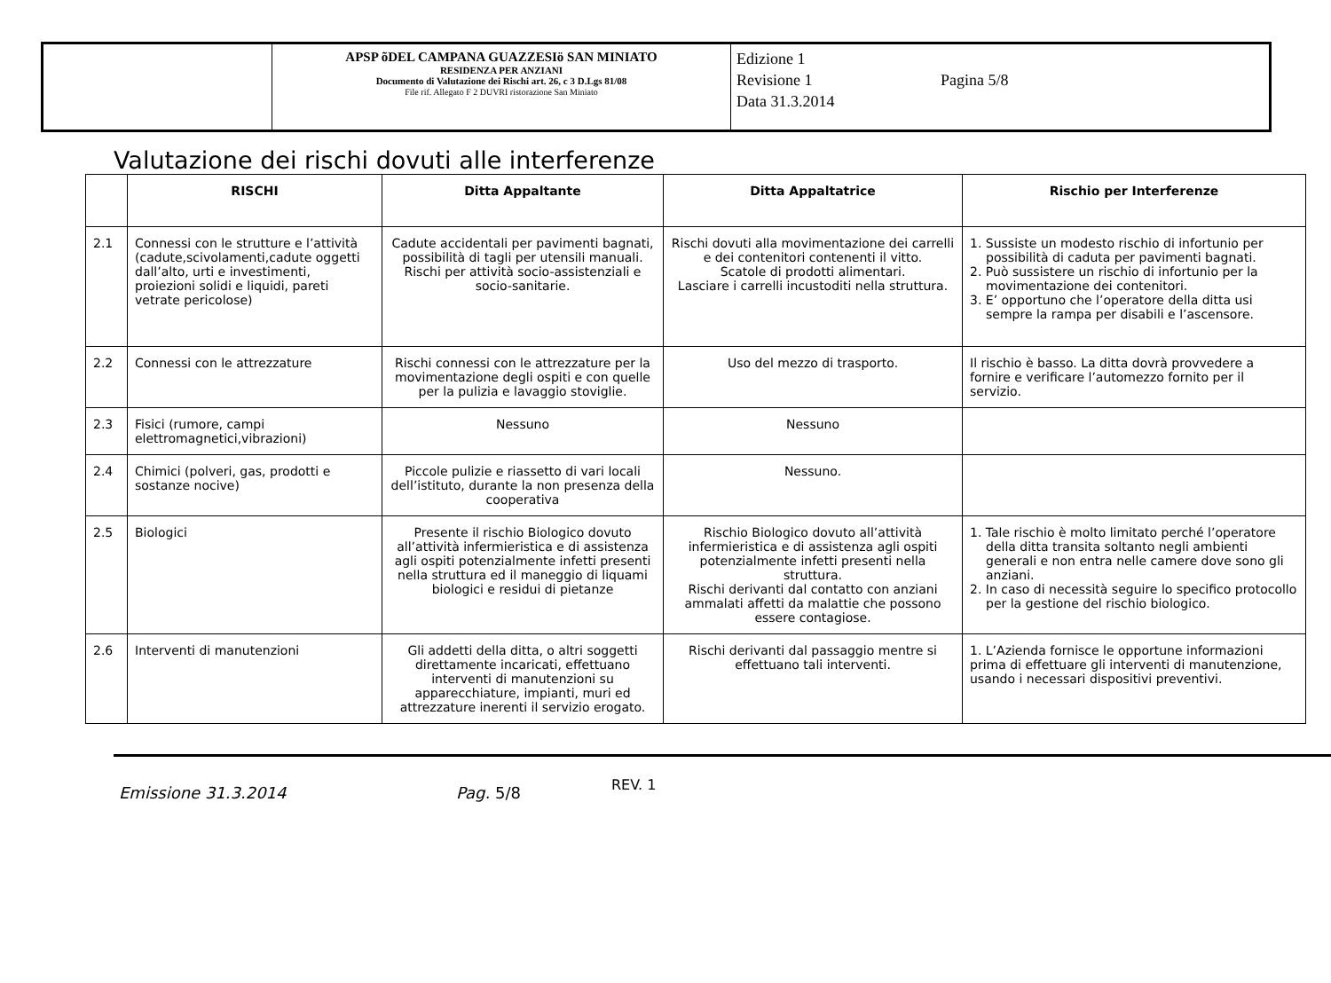| | APSP õDEL CAMPANA GUAZZESIö SAN MINIATO RESIDENZA PER ANZIANI Documento di Valutazione dei Rischi art. 26, c 3 D.Lgs 81/08 File rif. Allegato F 2 DUVRI ristorazione San Miniato | Edizione 1 Revisione 1 Data 31.3.2014 Pagina 5/8 |
Valutazione dei rischi dovuti alle interferenze
| | RISCHI | Ditta Appaltante | Ditta Appaltatrice | Rischio per Interferenze |
| --- | --- | --- | --- | --- |
| 2.1 | Connessi con le strutture e l’attività (cadute,scivolamenti,cadute oggetti dall’alto, urti e investimenti, proiezioni solidi e liquidi, pareti vetrate pericolose) | Cadute accidentali per pavimenti bagnati, possibilità di tagli per utensili manuali. Rischi per attività socio-assistenziali e socio-sanitarie. | Rischi dovuti alla movimentazione dei carrelli e dei contenitori contenenti il vitto. Scatole di prodotti alimentari. Lasciare i carrelli incustoditi nella struttura. | 1. Sussiste un modesto rischio di infortunio per possibilità di caduta per pavimenti bagnati. 2. Può sussistere un rischio di infortunio per la movimentazione dei contenitori. 3. E’ opportuno che l’operatore della ditta usi sempre la rampa per disabili e l’ascensore. |
| 2.2 | Connessi con le attrezzature | Rischi connessi con le attrezzature per la movimentazione degli ospiti e con quelle per la pulizia e lavaggio stoviglie. | Uso del mezzo di trasporto. | Il rischio è basso. La ditta dovrà provvedere a fornire e verificare l’automezzo fornito per il servizio. |
| 2.3 | Fisici (rumore, campi elettromagnetici,vibrazioni) | Nessuno | Nessuno | |
| 2.4 | Chimici (polveri, gas, prodotti e sostanze nocive) | Piccole pulizie e riassetto di vari locali dell’istituto, durante la non presenza della cooperativa | Nessuno. | |
| 2.5 | Biologici | Presente il rischio Biologico dovuto all’attività infermieristica e di assistenza agli ospiti potenzialmente infetti presenti nella struttura ed il maneggio di liquami biologici e residui di pietanze | Rischio Biologico dovuto all’attività infermieristica e di assistenza agli ospiti potenzialmente infetti presenti nella struttura. Rischi derivanti dal contatto con anziani ammalati affetti da malattie che possono essere contagiose. | 1. Tale rischio è molto limitato perché l’operatore della ditta transita soltanto negli ambienti generali e non entra nelle camere dove sono gli anziani. 2. In caso di necessità seguire lo specifico protocollo per la gestione del rischio biologico. |
| 2.6 | Interventi di manutenzioni | Gli addetti della ditta, o altri soggetti direttamente incaricati, effettuano interventi di manutenzioni su apparecchiature, impianti, muri ed attrezzature inerenti il servizio erogato. | Rischi derivanti dal passaggio mentre si effettuano tali interventi. | 1. L’Azienda fornisce le opportune informazioni prima di effettuare gli interventi di manutenzione, usando i necessari dispositivi preventivi. |
Emissione 31.3.2014 Pag. 5/8 REV. 1